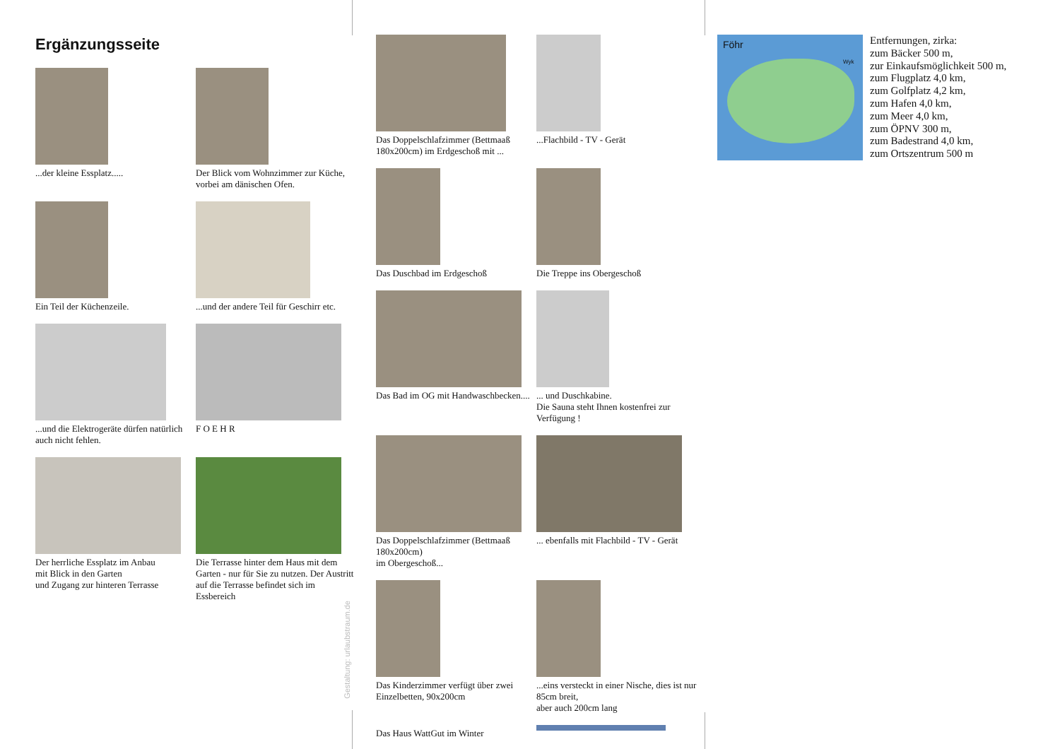Ergänzungsseite
...der kleine Essplatz.....
Der Blick vom Wohnzimmer zur Küche, vorbei am dänischen Ofen.
Ein Teil der Küchenzeile.
...und der andere Teil für Geschirr etc.
...und die Elektrogeräte dürfen natürlich auch nicht fehlen.
F O E H R
Der herrliche Essplatz im Anbau
mit Blick in den Garten
und Zugang zur hinteren Terrasse
Die Terrasse hinter dem Haus mit dem Garten - nur für Sie zu nutzen. Der Austritt auf die Terrasse befindet sich im Essbereich
Gestaltung: urlaubstraum.de
Das Doppelschlafzimmer (Bettmaaß 180x200cm) im Erdgeschoß mit ...
...Flachbild - TV - Gerät
Das Duschbad im Erdgeschoß
Die Treppe ins Obergeschoß
Das Bad im OG mit Handwaschbecken....
... und Duschkabine.
Die Sauna steht Ihnen kostenfrei zur Verfügung !
Das Doppelschlafzimmer (Bettmaaß 180x200cm)
im Obergeschoß...
... ebenfalls mit Flachbild - TV - Gerät
Das Kinderzimmer verfügt über zwei Einzelbetten, 90x200cm
...eins versteckt in einer Nische, dies ist nur 85cm breit,
aber auch 200cm lang
Das Haus WattGut im Winter
Föhr
Wyk
Entfernungen, zirka:
zum Bäcker 500 m,
zur Einkaufsmöglichkeit 500 m,
zum Flugplatz 4,0 km,
zum Golfplatz 4,2 km,
zum Hafen 4,0 km,
zum Meer 4,0 km,
zum ÖPNV 300 m,
zum Badestrand 4,0 km,
zum Ortszentrum 500 m